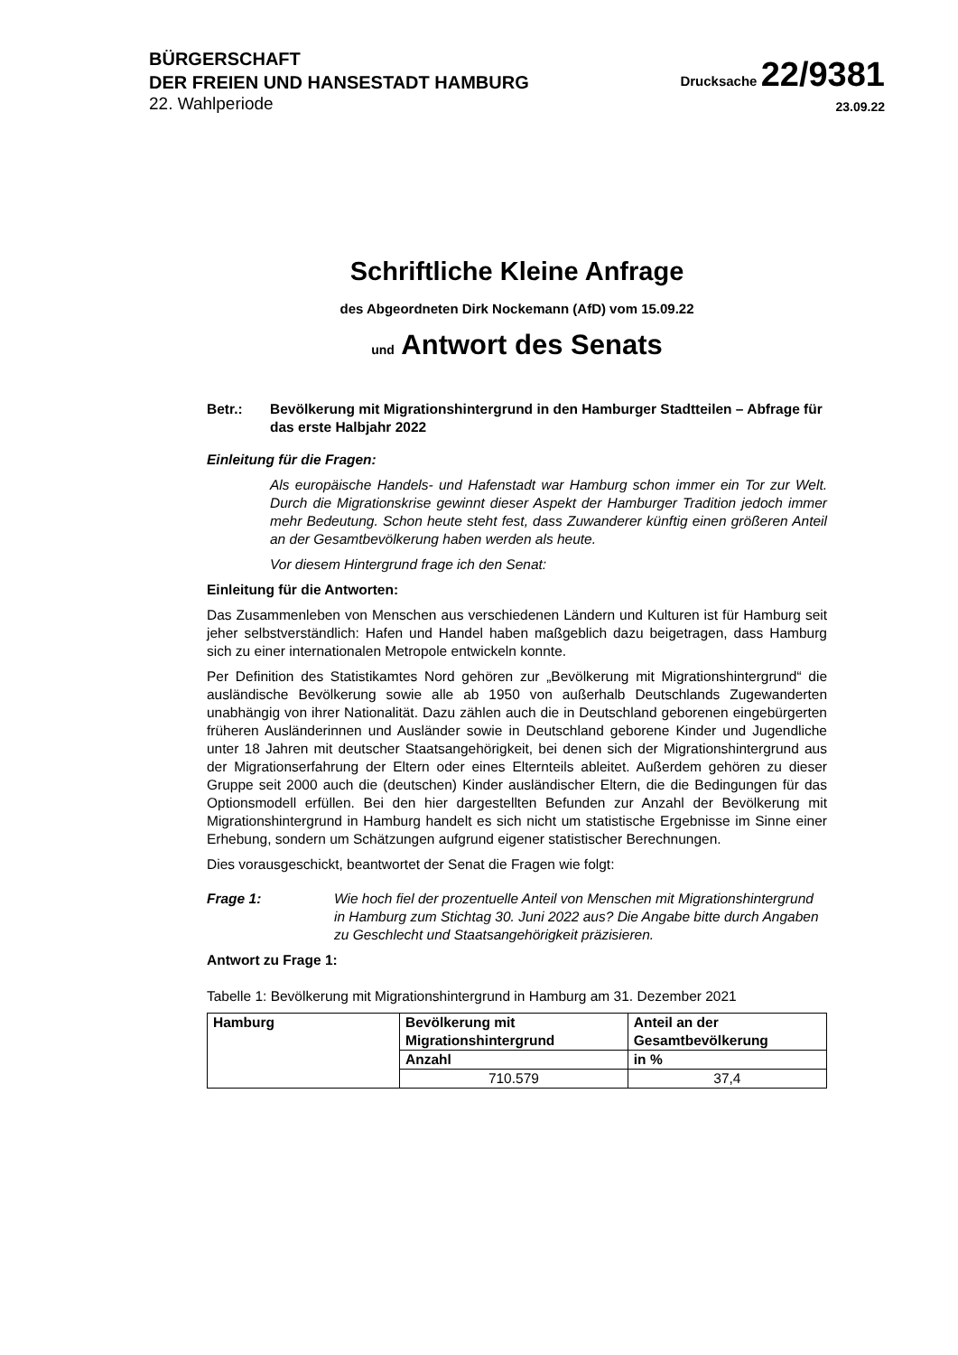BÜRGERSCHAFT
DER FREIEN UND HANSESTADT HAMBURG
Drucksache 22/9381
22. Wahlperiode
23.09.22
Schriftliche Kleine Anfrage
des Abgeordneten Dirk Nockemann (AfD) vom 15.09.22
und Antwort des Senats
Betr.: Bevölkerung mit Migrationshintergrund in den Hamburger Stadtteilen – Abfrage für das erste Halbjahr 2022
Einleitung für die Fragen:
Als europäische Handels- und Hafenstadt war Hamburg schon immer ein Tor zur Welt. Durch die Migrationskrise gewinnt dieser Aspekt der Hamburger Tradition jedoch immer mehr Bedeutung. Schon heute steht fest, dass Zuwanderer künftig einen größeren Anteil an der Gesamtbevölkerung haben werden als heute.
Vor diesem Hintergrund frage ich den Senat:
Einleitung für die Antworten:
Das Zusammenleben von Menschen aus verschiedenen Ländern und Kulturen ist für Hamburg seit jeher selbstverständlich: Hafen und Handel haben maßgeblich dazu beigetragen, dass Hamburg sich zu einer internationalen Metropole entwickeln konnte.
Per Definition des Statistikamtes Nord gehören zur „Bevölkerung mit Migrationshintergrund“ die ausländische Bevölkerung sowie alle ab 1950 von außerhalb Deutschlands Zugewanderten unabhängig von ihrer Nationalität. Dazu zählen auch die in Deutschland geborenen eingebürgerten früheren Ausländerinnen und Ausländer sowie in Deutschland geborene Kinder und Jugendliche unter 18 Jahren mit deutscher Staatsangehörigkeit, bei denen sich der Migrationshintergrund aus der Migrationserfahrung der Eltern oder eines Elternteils ableitet. Außerdem gehören zu dieser Gruppe seit 2000 auch die (deutschen) Kinder ausländischer Eltern, die die Bedingungen für das Optionsmodell erfüllen. Bei den hier dargestellten Befunden zur Anzahl der Bevölkerung mit Migrationshintergrund in Hamburg handelt es sich nicht um statistische Ergebnisse im Sinne einer Erhebung, sondern um Schätzungen aufgrund eigener statistischer Berechnungen.
Dies vorausgeschickt, beantwortet der Senat die Fragen wie folgt:
Frage 1: Wie hoch fiel der prozentuelle Anteil von Menschen mit Migrationshintergrund in Hamburg zum Stichtag 30. Juni 2022 aus? Die Angabe bitte durch Angaben zu Geschlecht und Staatsangehörigkeit präzisieren.
Antwort zu Frage 1:
Tabelle 1: Bevölkerung mit Migrationshintergrund in Hamburg am 31. Dezember 2021
| Hamburg | Bevölkerung mit Migrationshintergrund | Anteil an der Gesamtbevölkerung |
| --- | --- | --- |
| | Anzahl | in % |
| | 710.579 | 37,4 |